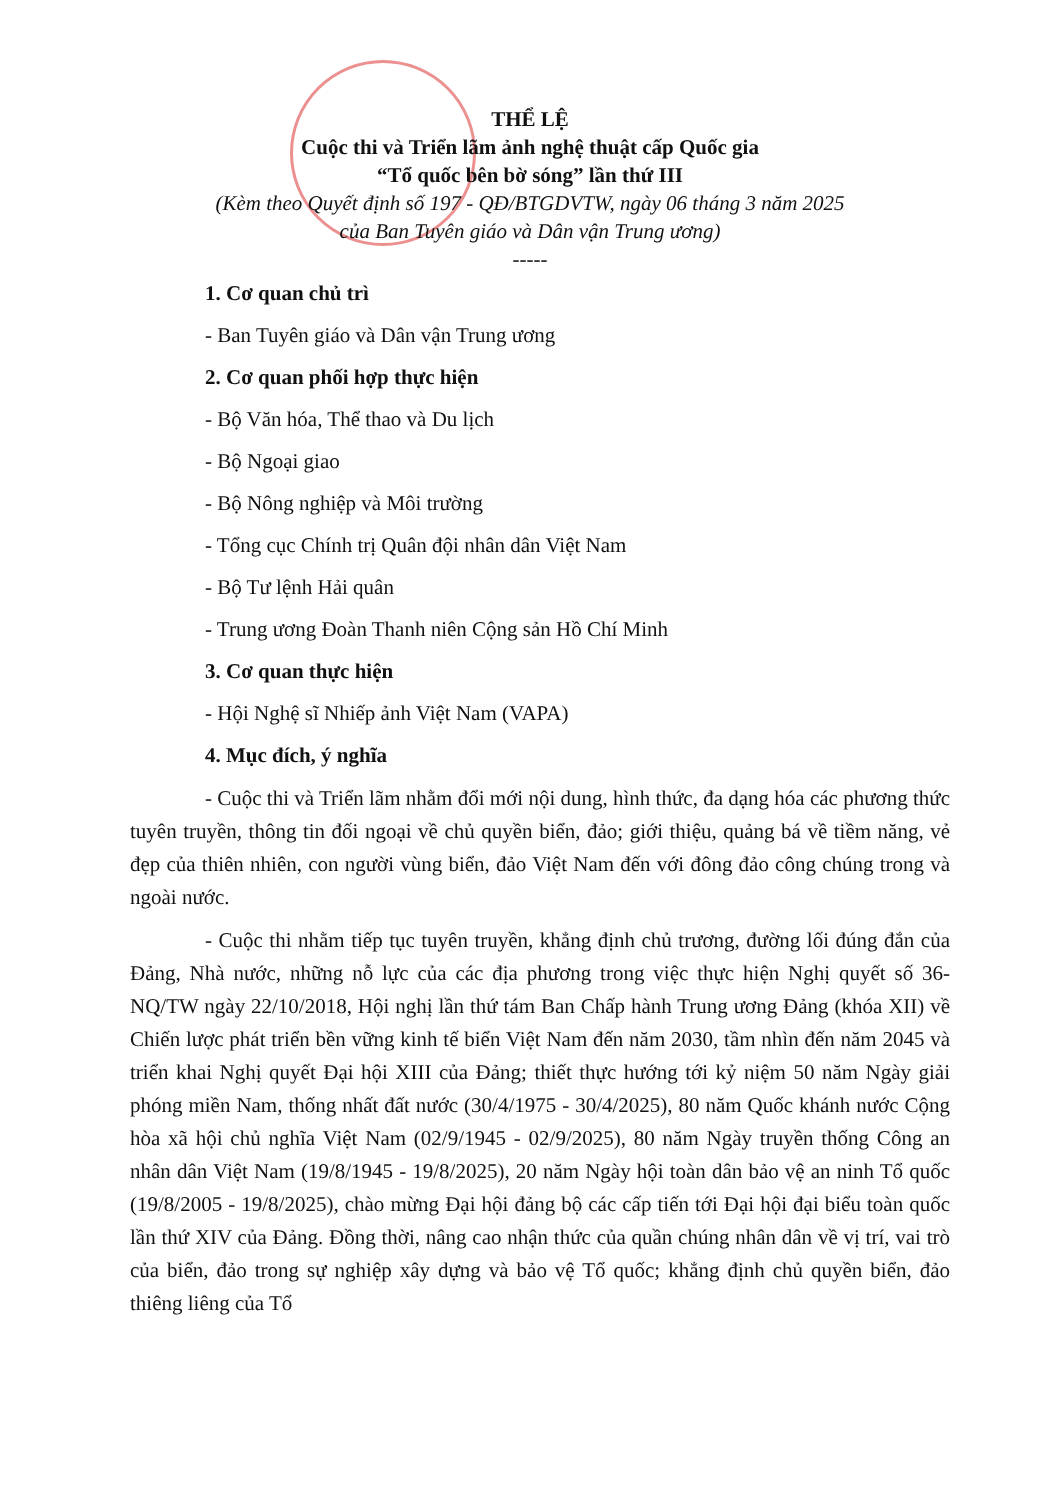THỂ LỆ
Cuộc thi và Triển lãm ảnh nghệ thuật cấp Quốc gia
“Tổ quốc bên bờ sóng” lần thứ III
(Kèm theo Quyết định số 197 - QĐ/BTGDVTW, ngày 06 tháng 3 năm 2025
của Ban Tuyên giáo và Dân vận Trung ương)
-----
1. Cơ quan chủ trì
- Ban Tuyên giáo và Dân vận Trung ương
2. Cơ quan phối hợp thực hiện
- Bộ Văn hóa, Thể thao và Du lịch
- Bộ Ngoại giao
- Bộ Nông nghiệp và Môi trường
- Tổng cục Chính trị Quân đội nhân dân Việt Nam
- Bộ Tư lệnh Hải quân
- Trung ương Đoàn Thanh niên Cộng sản Hồ Chí Minh
3. Cơ quan thực hiện
- Hội Nghệ sĩ Nhiếp ảnh Việt Nam (VAPA)
4. Mục đích, ý nghĩa
- Cuộc thi và Triển lãm nhằm đổi mới nội dung, hình thức, đa dạng hóa các phương thức tuyên truyền, thông tin đối ngoại về chủ quyền biển, đảo; giới thiệu, quảng bá về tiềm năng, vẻ đẹp của thiên nhiên, con người vùng biển, đảo Việt Nam đến với đông đảo công chúng trong và ngoài nước.
- Cuộc thi nhằm tiếp tục tuyên truyền, khẳng định chủ trương, đường lối đúng đắn của Đảng, Nhà nước, những nỗ lực của các địa phương trong việc thực hiện Nghị quyết số 36-NQ/TW ngày 22/10/2018, Hội nghị lần thứ tám Ban Chấp hành Trung ương Đảng (khóa XII) về Chiến lược phát triển bền vững kinh tế biển Việt Nam đến năm 2030, tầm nhìn đến năm 2045 và triển khai Nghị quyết Đại hội XIII của Đảng; thiết thực hướng tới kỷ niệm 50 năm Ngày giải phóng miền Nam, thống nhất đất nước (30/4/1975 - 30/4/2025), 80 năm Quốc khánh nước Cộng hòa xã hội chủ nghĩa Việt Nam (02/9/1945 - 02/9/2025), 80 năm Ngày truyền thống Công an nhân dân Việt Nam (19/8/1945 - 19/8/2025), 20 năm Ngày hội toàn dân bảo vệ an ninh Tổ quốc (19/8/2005 - 19/8/2025), chào mừng Đại hội đảng bộ các cấp tiến tới Đại hội đại biểu toàn quốc lần thứ XIV của Đảng. Đồng thời, nâng cao nhận thức của quần chúng nhân dân về vị trí, vai trò của biển, đảo trong sự nghiệp xây dựng và bảo vệ Tổ quốc; khẳng định chủ quyền biển, đảo thiêng liêng của Tổ